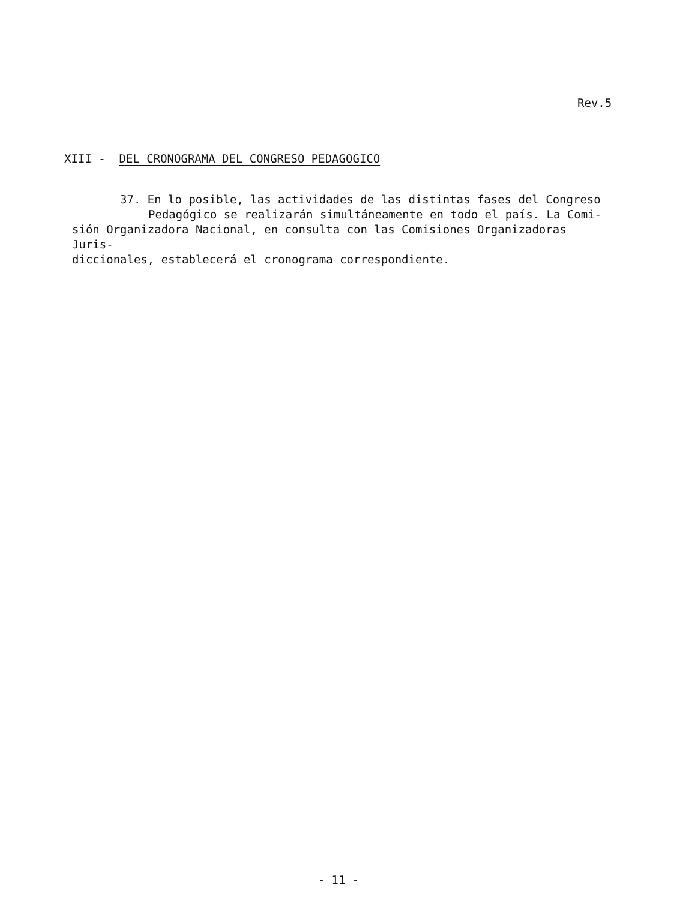Rev.5
XIII - DEL CRONOGRAMA DEL CONGRESO PEDAGOGICO
37. En lo posible, las actividades de las distintas fases del Congreso
Pedagógico se realizarán simultáneamente en todo el país. La Comi-
sión Organizadora Nacional, en consulta con las Comisiones Organizadoras Juris-
diccionales, establecerá el cronograma correspondiente.
- 11 -